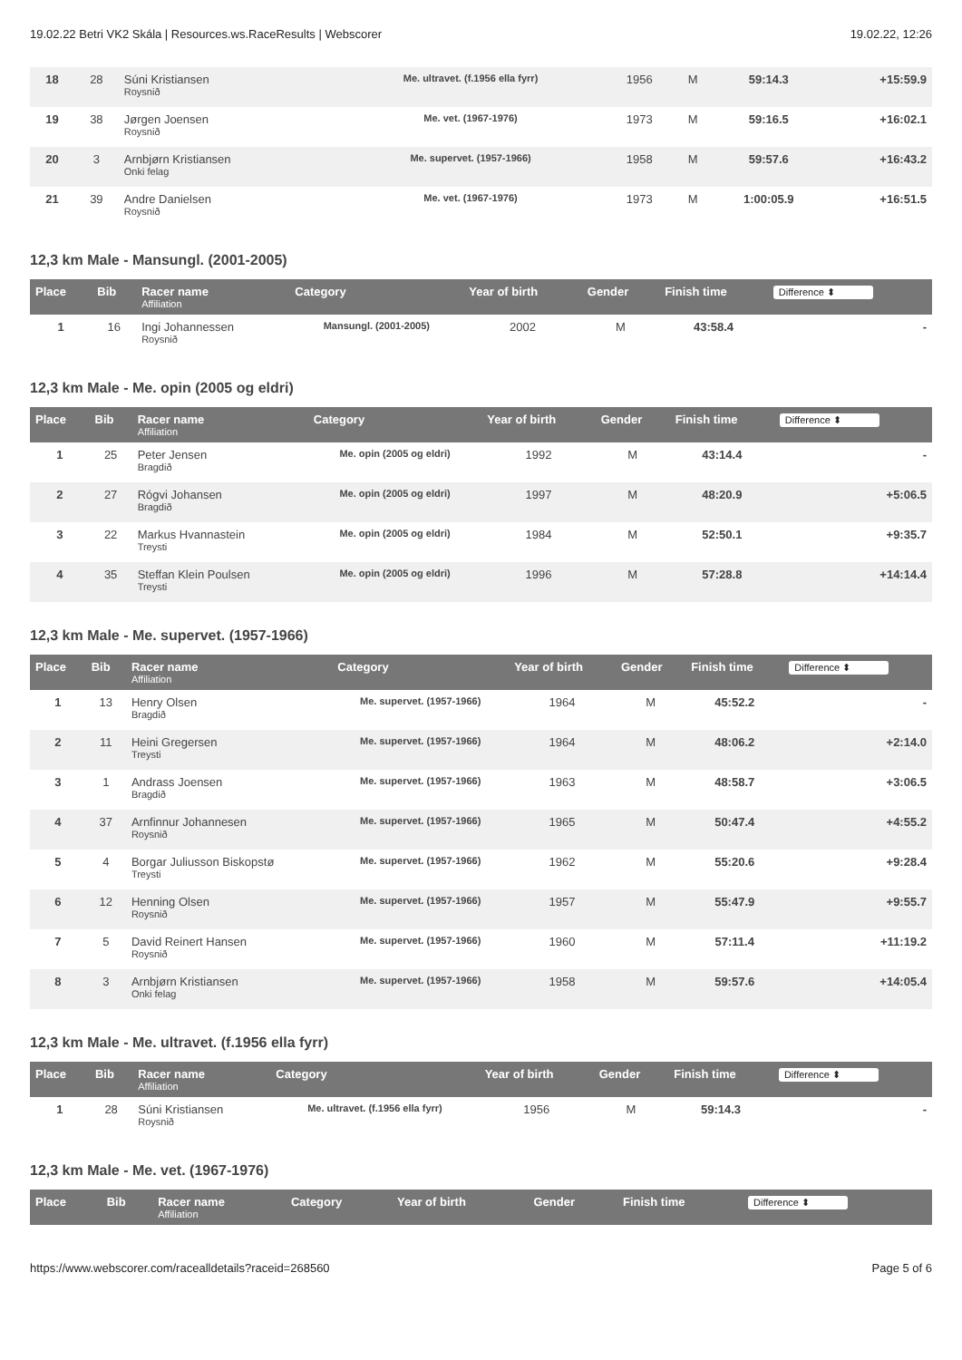19.02.22 Betri VK2 Skála | Resources.ws.RaceResults | Webscorer 19.02.22, 12:26
| 18 | 28 | Súni Kristiansen Roysnið | Me. ultravet. (f.1956 ella fyrr) | 1956 | M | 59:14.3 | +15:59.9 |
| 19 | 38 | Jørgen Joensen Roysnið | Me. vet. (1967-1976) | 1973 | M | 59:16.5 | +16:02.1 |
| 20 | 3 | Arnbjørn Kristiansen Onki felag | Me. supervet. (1957-1966) | 1958 | M | 59:57.6 | +16:43.2 |
| 21 | 39 | Andre Danielsen Roysnið | Me. vet. (1967-1976) | 1973 | M | 1:00:05.9 | +16:51.5 |
12,3 km Male - Mansungl. (2001-2005)
| Place | Bib | Racer name Affiliation | Category | Year of birth | Gender | Finish time | Difference ⬍ |
| --- | --- | --- | --- | --- | --- | --- | --- |
| 1 | 16 | Ingi Johannessen Roysnið | Mansungl. (2001-2005) | 2002 | M | 43:58.4 | - |
12,3 km Male - Me. opin (2005 og eldri)
| Place | Bib | Racer name Affiliation | Category | Year of birth | Gender | Finish time | Difference ⬍ |
| --- | --- | --- | --- | --- | --- | --- | --- |
| 1 | 25 | Peter Jensen Bragdið | Me. opin (2005 og eldri) | 1992 | M | 43:14.4 | - |
| 2 | 27 | Rógvi Johansen Bragdið | Me. opin (2005 og eldri) | 1997 | M | 48:20.9 | +5:06.5 |
| 3 | 22 | Markus Hvannastein Treysti | Me. opin (2005 og eldri) | 1984 | M | 52:50.1 | +9:35.7 |
| 4 | 35 | Steffan Klein Poulsen Treysti | Me. opin (2005 og eldri) | 1996 | M | 57:28.8 | +14:14.4 |
12,3 km Male - Me. supervet. (1957-1966)
| Place | Bib | Racer name Affiliation | Category | Year of birth | Gender | Finish time | Difference ⬍ |
| --- | --- | --- | --- | --- | --- | --- | --- |
| 1 | 13 | Henry Olsen Bragdið | Me. supervet. (1957-1966) | 1964 | M | 45:52.2 | - |
| 2 | 11 | Heini Gregersen Treysti | Me. supervet. (1957-1966) | 1964 | M | 48:06.2 | +2:14.0 |
| 3 | 1 | Andrass Joensen Bragdið | Me. supervet. (1957-1966) | 1963 | M | 48:58.7 | +3:06.5 |
| 4 | 37 | Arnfinnur Johannesen Roysnið | Me. supervet. (1957-1966) | 1965 | M | 50:47.4 | +4:55.2 |
| 5 | 4 | Borgar Juliusson Biskopstø Treysti | Me. supervet. (1957-1966) | 1962 | M | 55:20.6 | +9:28.4 |
| 6 | 12 | Henning Olsen Roysnið | Me. supervet. (1957-1966) | 1957 | M | 55:47.9 | +9:55.7 |
| 7 | 5 | David Reinert Hansen Roysnið | Me. supervet. (1957-1966) | 1960 | M | 57:11.4 | +11:19.2 |
| 8 | 3 | Arnbjørn Kristiansen Onki felag | Me. supervet. (1957-1966) | 1958 | M | 59:57.6 | +14:05.4 |
12,3 km Male - Me. ultravet. (f.1956 ella fyrr)
| Place | Bib | Racer name Affiliation | Category | Year of birth | Gender | Finish time | Difference ⬍ |
| --- | --- | --- | --- | --- | --- | --- | --- |
| 1 | 28 | Súni Kristiansen Roysnið | Me. ultravet. (f.1956 ella fyrr) | 1956 | M | 59:14.3 | - |
12,3 km Male - Me. vet. (1967-1976)
| Place | Bib | Racer name Affiliation | Category | Year of birth | Gender | Finish time | Difference ⬍ |
| --- | --- | --- | --- | --- | --- | --- | --- |
https://www.webscorer.com/racealldetails?raceid=268560 Page 5 of 6